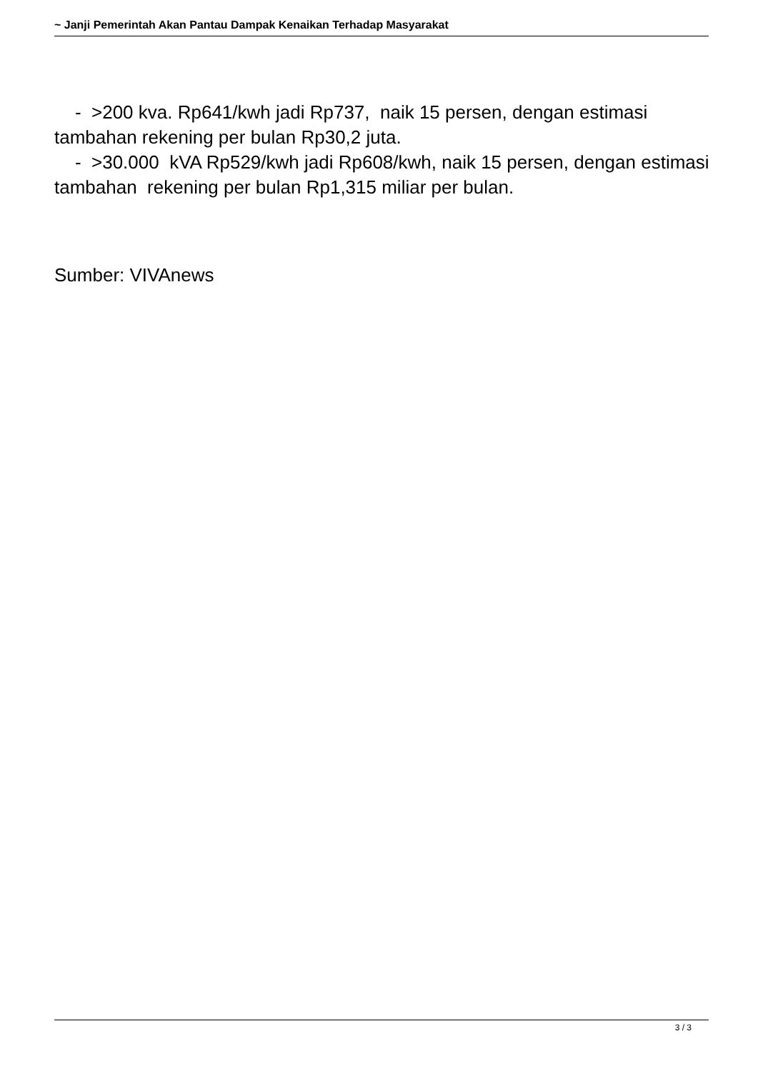~ Janji Pemerintah Akan Pantau Dampak Kenaikan Terhadap Masyarakat
- >200 kva. Rp641/kwh jadi Rp737, naik 15 persen, dengan estimasi tambahan rekening per bulan Rp30,2 juta.
- >30.000 kVA Rp529/kwh jadi Rp608/kwh, naik 15 persen, dengan estimasi tambahan rekening per bulan Rp1,315 miliar per bulan.
Sumber: VIVAnews
3 / 3